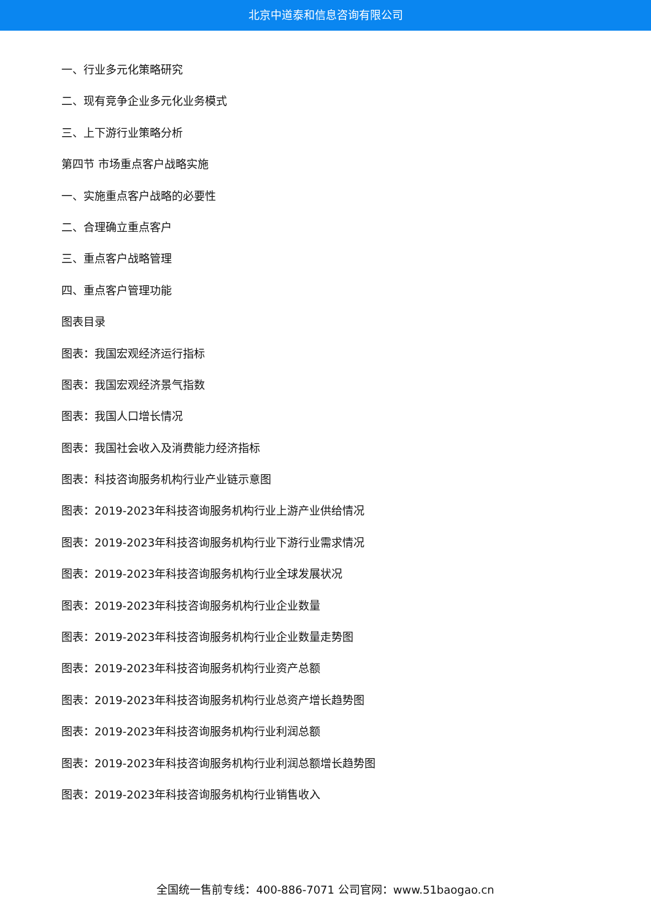北京中道泰和信息咨询有限公司
一、行业多元化策略研究
二、现有竞争企业多元化业务模式
三、上下游行业策略分析
第四节 市场重点客户战略实施
一、实施重点客户战略的必要性
二、合理确立重点客户
三、重点客户战略管理
四、重点客户管理功能
图表目录
图表：我国宏观经济运行指标
图表：我国宏观经济景气指数
图表：我国人口增长情况
图表：我国社会收入及消费能力经济指标
图表：科技咨询服务机构行业产业链示意图
图表：2019-2023年科技咨询服务机构行业上游产业供给情况
图表：2019-2023年科技咨询服务机构行业下游行业需求情况
图表：2019-2023年科技咨询服务机构行业全球发展状况
图表：2019-2023年科技咨询服务机构行业企业数量
图表：2019-2023年科技咨询服务机构行业企业数量走势图
图表：2019-2023年科技咨询服务机构行业资产总额
图表：2019-2023年科技咨询服务机构行业总资产增长趋势图
图表：2019-2023年科技咨询服务机构行业利润总额
图表：2019-2023年科技咨询服务机构行业利润总额增长趋势图
图表：2019-2023年科技咨询服务机构行业销售收入
全国统一售前专线：400-886-7071 公司官网：www.51baogao.cn